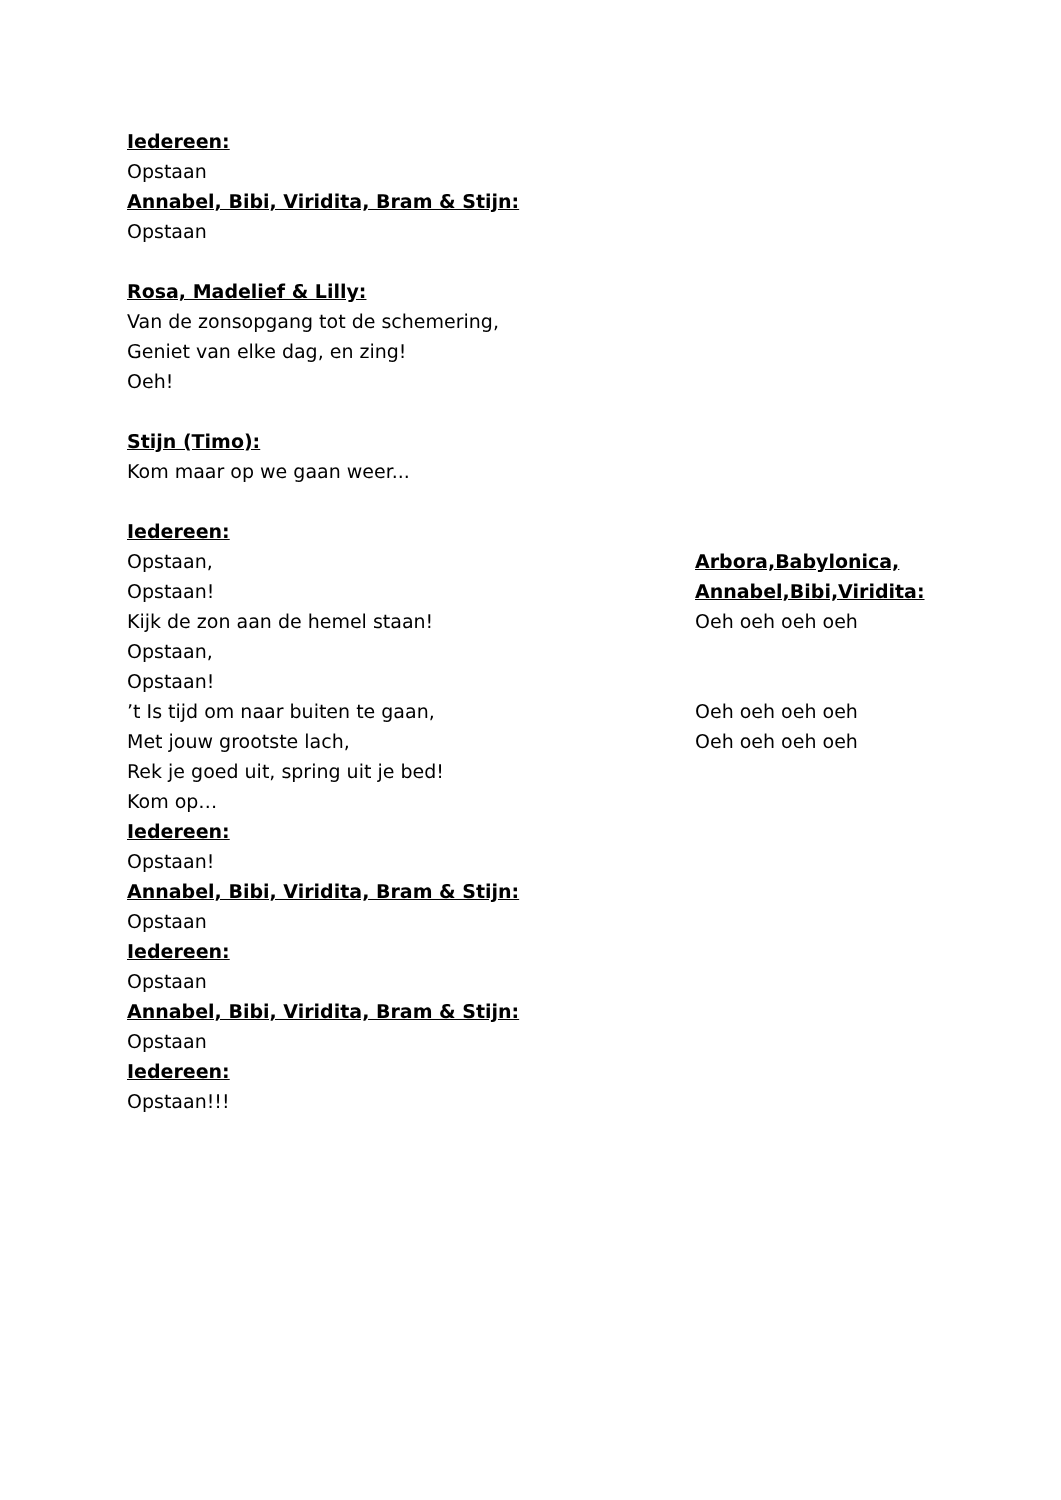Iedereen:
Opstaan
Annabel, Bibi, Viridita, Bram & Stijn:
Opstaan
Rosa, Madelief & Lilly:
Van de zonsopgang tot de schemering,
Geniet van elke dag, en zing!
Oeh!
Stijn (Timo):
Kom maar op we gaan weer...
Iedereen:
Opstaan, Arbora,Babylonica,
Opstaan! Annabel,Bibi,Viridita:
Kijk de zon aan de hemel staan! Oeh oeh oeh oeh
Opstaan,
Opstaan!
’t Is tijd om naar buiten te gaan, Oeh oeh oeh oeh
Met jouw grootste lach, Oeh oeh oeh oeh
Rek je goed uit, spring uit je bed!
Kom op…
Iedereen:
Opstaan!
Annabel, Bibi, Viridita, Bram & Stijn:
Opstaan
Iedereen:
Opstaan
Annabel, Bibi, Viridita, Bram & Stijn:
Opstaan
Iedereen:
Opstaan!!!